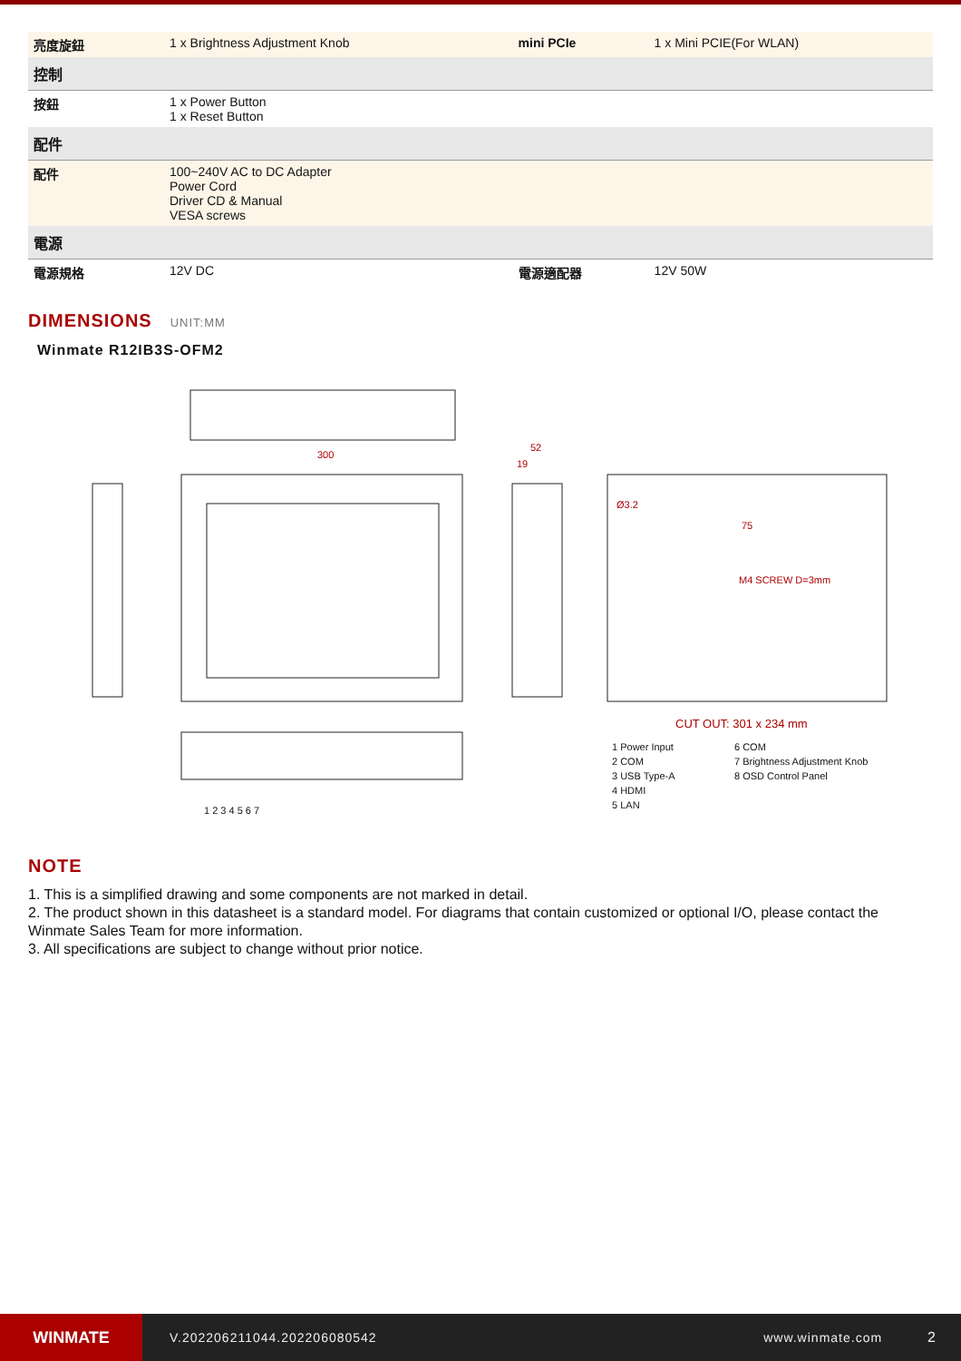| 亮度旋鈕 | 1 x Brightness Adjustment Knob | mini PCIe | 1 x Mini PCIE(For WLAN) |
| 控制 | | | |
| 按鈕 | 1 x Power Button 1 x Reset Button | | |
| 配件 | | | |
| 配件 | 100~240V AC to DC Adapter Power Cord Driver CD & Manual VESA screws | | |
| 電源 | | | |
| 電源規格 | 12V DC | 電源適配器 | 12V 50W |
DIMENSIONS UNIT:MM
Winmate R12IB3S-OFM2
300
52
19
Ø3.2
75
M4 SCREW D=3mm
CUT OUT: 301 x 234 mm
1 Power Input
2 COM
3 USB Type-A
4 HDMI
5 LAN
6 COM
7 Brightness Adjustment Knob
8 OSD Control Panel
1 2 3 4 5 6 7
NOTE
1. This is a simplified drawing and some components are not marked in detail.
2. The product shown in this datasheet is a standard model. For diagrams that contain customized or optional I/O, please contact the Winmate Sales Team for more information.
3. All specifications are subject to change without prior notice.
WINMATE
V.202206211044.202206080542 www.winmate.com 2